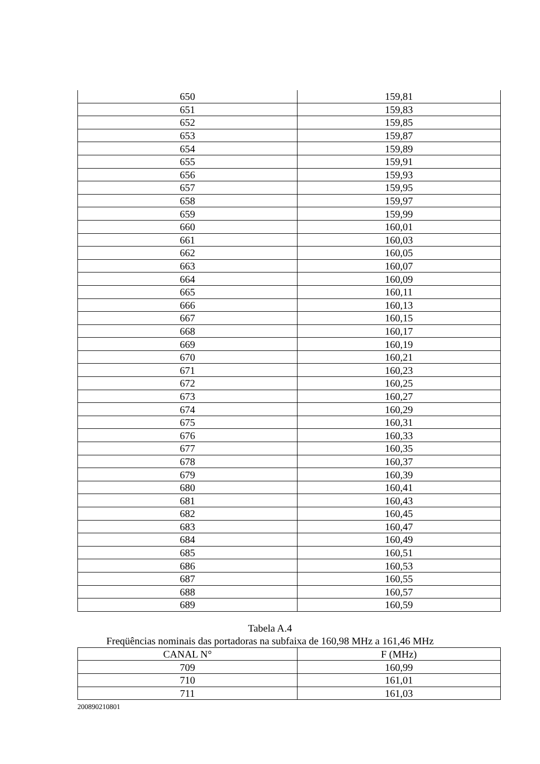| 650 | 159,81 |
| 651 | 159,83 |
| 652 | 159,85 |
| 653 | 159,87 |
| 654 | 159,89 |
| 655 | 159,91 |
| 656 | 159,93 |
| 657 | 159,95 |
| 658 | 159,97 |
| 659 | 159,99 |
| 660 | 160,01 |
| 661 | 160,03 |
| 662 | 160,05 |
| 663 | 160,07 |
| 664 | 160,09 |
| 665 | 160,11 |
| 666 | 160,13 |
| 667 | 160,15 |
| 668 | 160,17 |
| 669 | 160,19 |
| 670 | 160,21 |
| 671 | 160,23 |
| 672 | 160,25 |
| 673 | 160,27 |
| 674 | 160,29 |
| 675 | 160,31 |
| 676 | 160,33 |
| 677 | 160,35 |
| 678 | 160,37 |
| 679 | 160,39 |
| 680 | 160,41 |
| 681 | 160,43 |
| 682 | 160,45 |
| 683 | 160,47 |
| 684 | 160,49 |
| 685 | 160,51 |
| 686 | 160,53 |
| 687 | 160,55 |
| 688 | 160,57 |
| 689 | 160,59 |
Tabela A.4
Freqüências nominais das portadoras na subfaixa de 160,98 MHz a 161,46 MHz
| CANAL N° | F (MHz) |
| --- | --- |
| 709 | 160,99 |
| 710 | 161,01 |
| 711 | 161,03 |
200890210801